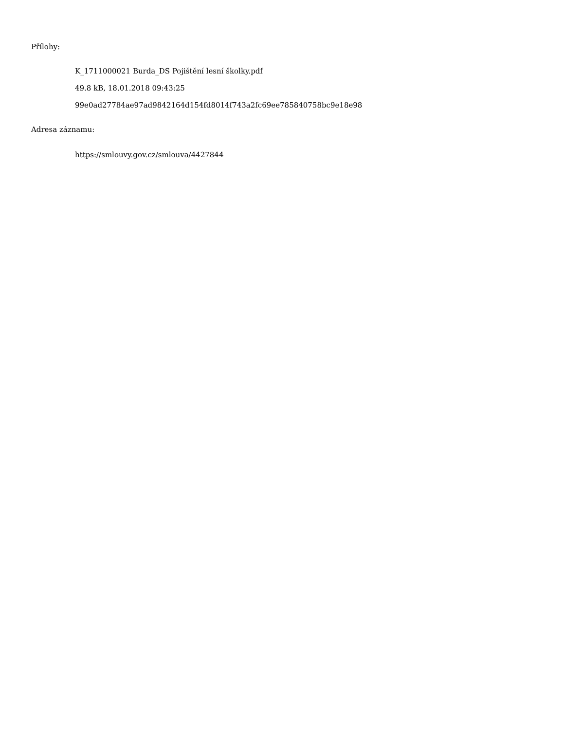Přílohy:
K_1711000021 Burda_DS Pojištění lesní školky.pdf
49.8 kB, 18.01.2018 09:43:25
99e0ad27784ae97ad9842164d154fd8014f743a2fc69ee785840758bc9e18e98
Adresa záznamu:
https://smlouvy.gov.cz/smlouva/4427844